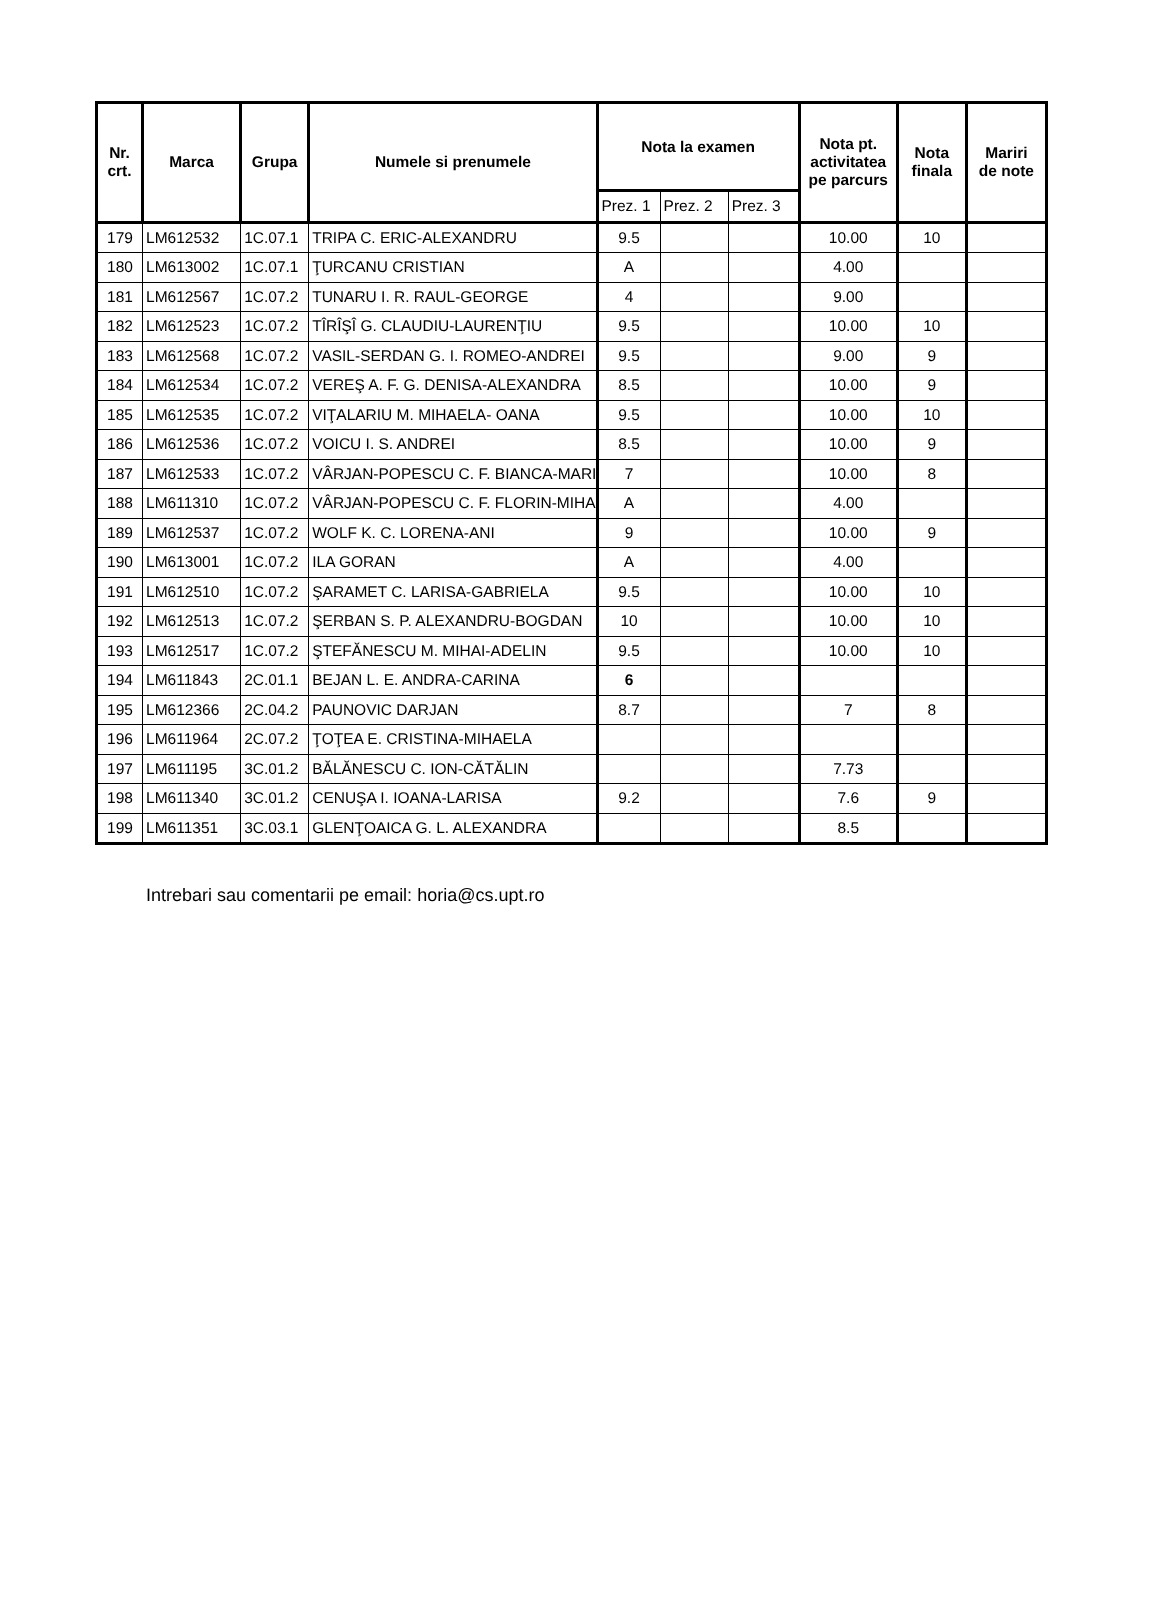| Nr. crt. | Marca | Grupa | Numele si prenumele | Nota la examen | | | Nota pt. activitatea pe parcurs | Nota finala | Mariri de note |
| --- | --- | --- | --- | --- | --- | --- | --- | --- | --- |
| | | | | Prez. 1 | Prez. 2 | Prez. 3 | | | |
| 179 | LM612532 | 1C.07.1 | TRIPA C. ERIC-ALEXANDRU | 9.5 | | | 10.00 | 10 | |
| 180 | LM613002 | 1C.07.1 | ŢURCANU CRISTIAN | A | | | 4.00 | | |
| 181 | LM612567 | 1C.07.2 | TUNARU I. R. RAUL-GEORGE | 4 | | | 9.00 | | |
| 182 | LM612523 | 1C.07.2 | TÎRÎŞÎ G. CLAUDIU-LAURENŢIU | 9.5 | | | 10.00 | 10 | |
| 183 | LM612568 | 1C.07.2 | VASIL-SERDAN G. I. ROMEO-ANDREI | 9.5 | | | 9.00 | 9 | |
| 184 | LM612534 | 1C.07.2 | VEREŞ A. F. G. DENISA-ALEXANDRA | 8.5 | | | 10.00 | 9 | |
| 185 | LM612535 | 1C.07.2 | VIŢALARIU M. MIHAELA- OANA | 9.5 | | | 10.00 | 10 | |
| 186 | LM612536 | 1C.07.2 | VOICU I. S. ANDREI | 8.5 | | | 10.00 | 9 | |
| 187 | LM612533 | 1C.07.2 | VÂRJAN-POPESCU C. F. BIANCA-MARI | 7 | | | 10.00 | 8 | |
| 188 | LM611310 | 1C.07.2 | VÂRJAN-POPESCU C. F. FLORIN-MIHA | A | | | 4.00 | | |
| 189 | LM612537 | 1C.07.2 | WOLF K. C. LORENA-ANI | 9 | | | 10.00 | 9 | |
| 190 | LM613001 | 1C.07.2 | ILA GORAN | A | | | 4.00 | | |
| 191 | LM612510 | 1C.07.2 | ŞARAMET C. LARISA-GABRIELA | 9.5 | | | 10.00 | 10 | |
| 192 | LM612513 | 1C.07.2 | ŞERBAN S. P. ALEXANDRU-BOGDAN | 10 | | | 10.00 | 10 | |
| 193 | LM612517 | 1C.07.2 | ŞTEFĂNESCU M. MIHAI-ADELIN | 9.5 | | | 10.00 | 10 | |
| 194 | LM611843 | 2C.01.1 | BEJAN L. E. ANDRA-CARINA | 6 | | | | | |
| 195 | LM612366 | 2C.04.2 | PAUNOVIC DARJAN | 8.7 | | | 7 | 8 | |
| 196 | LM611964 | 2C.07.2 | ŢOŢEA E. CRISTINA-MIHAELA | | | | | | |
| 197 | LM611195 | 3C.01.2 | BĂLĂNESCU C. ION-CĂTĂLIN | | | | 7.73 | | |
| 198 | LM611340 | 3C.01.2 | CENUŞA I. IOANA-LARISA | 9.2 | | | 7.6 | 9 | |
| 199 | LM611351 | 3C.03.1 | GLENŢOAICA G. L. ALEXANDRA | | | | 8.5 | | |
Intrebari sau comentarii pe email: horia@cs.upt.ro